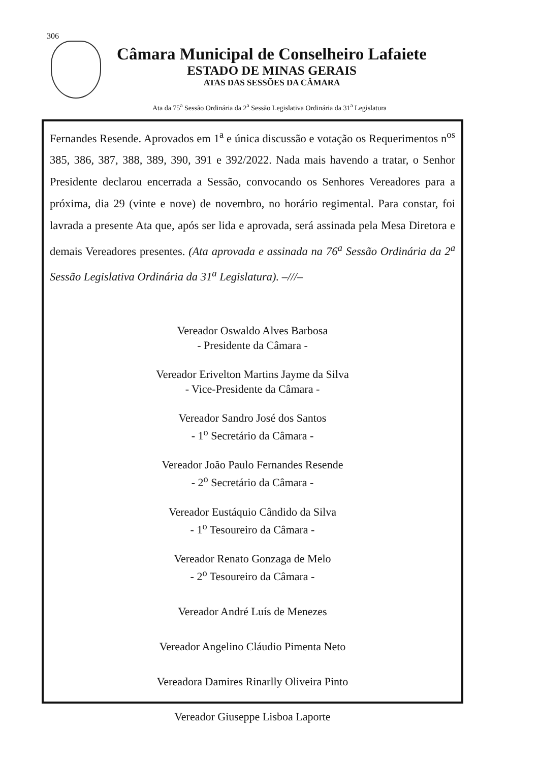306
Câmara Municipal de Conselheiro Lafaiete
ESTADO DE MINAS GERAIS
ATAS DAS SESSÕES DA CÂMARA
Ata da 75<sup>a</sup> Sessão Ordinária da 2<sup>a</sup> Sessão Legislativa Ordinária da 31<sup>a</sup> Legislatura
Fernandes Resende. Aprovados em 1<sup>a</sup> e única discussão e votação os Requerimentos n<sup>os</sup> 385, 386, 387, 388, 389, 390, 391 e 392/2022. Nada mais havendo a tratar, o Senhor Presidente declarou encerrada a Sessão, convocando os Senhores Vereadores para a próxima, dia 29 (vinte e nove) de novembro, no horário regimental. Para constar, foi lavrada a presente Ata que, após ser lida e aprovada, será assinada pela Mesa Diretora e demais Vereadores presentes. (Ata aprovada e assinada na 76<sup>a</sup> Sessão Ordinária da 2<sup>a</sup> Sessão Legislativa Ordinária da 31<sup>a</sup> Legislatura). –///–
Vereador Oswaldo Alves Barbosa
- Presidente da Câmara -
Vereador Erivelton Martins Jayme da Silva
- Vice-Presidente da Câmara -
Vereador Sandro José dos Santos
- 1<sup>o</sup> Secretário da Câmara -
Vereador João Paulo Fernandes Resende
- 2<sup>o</sup> Secretário da Câmara -
Vereador Eustáquio Cândido da Silva
- 1<sup>o</sup> Tesoureiro da Câmara -
Vereador Renato Gonzaga de Melo
- 2<sup>o</sup> Tesoureiro da Câmara -
Vereador André Luís de Menezes
Vereador Angelino Cláudio Pimenta Neto
Vereadora Damires Rinarlly Oliveira Pinto
Vereador Giuseppe Lisboa Laporte